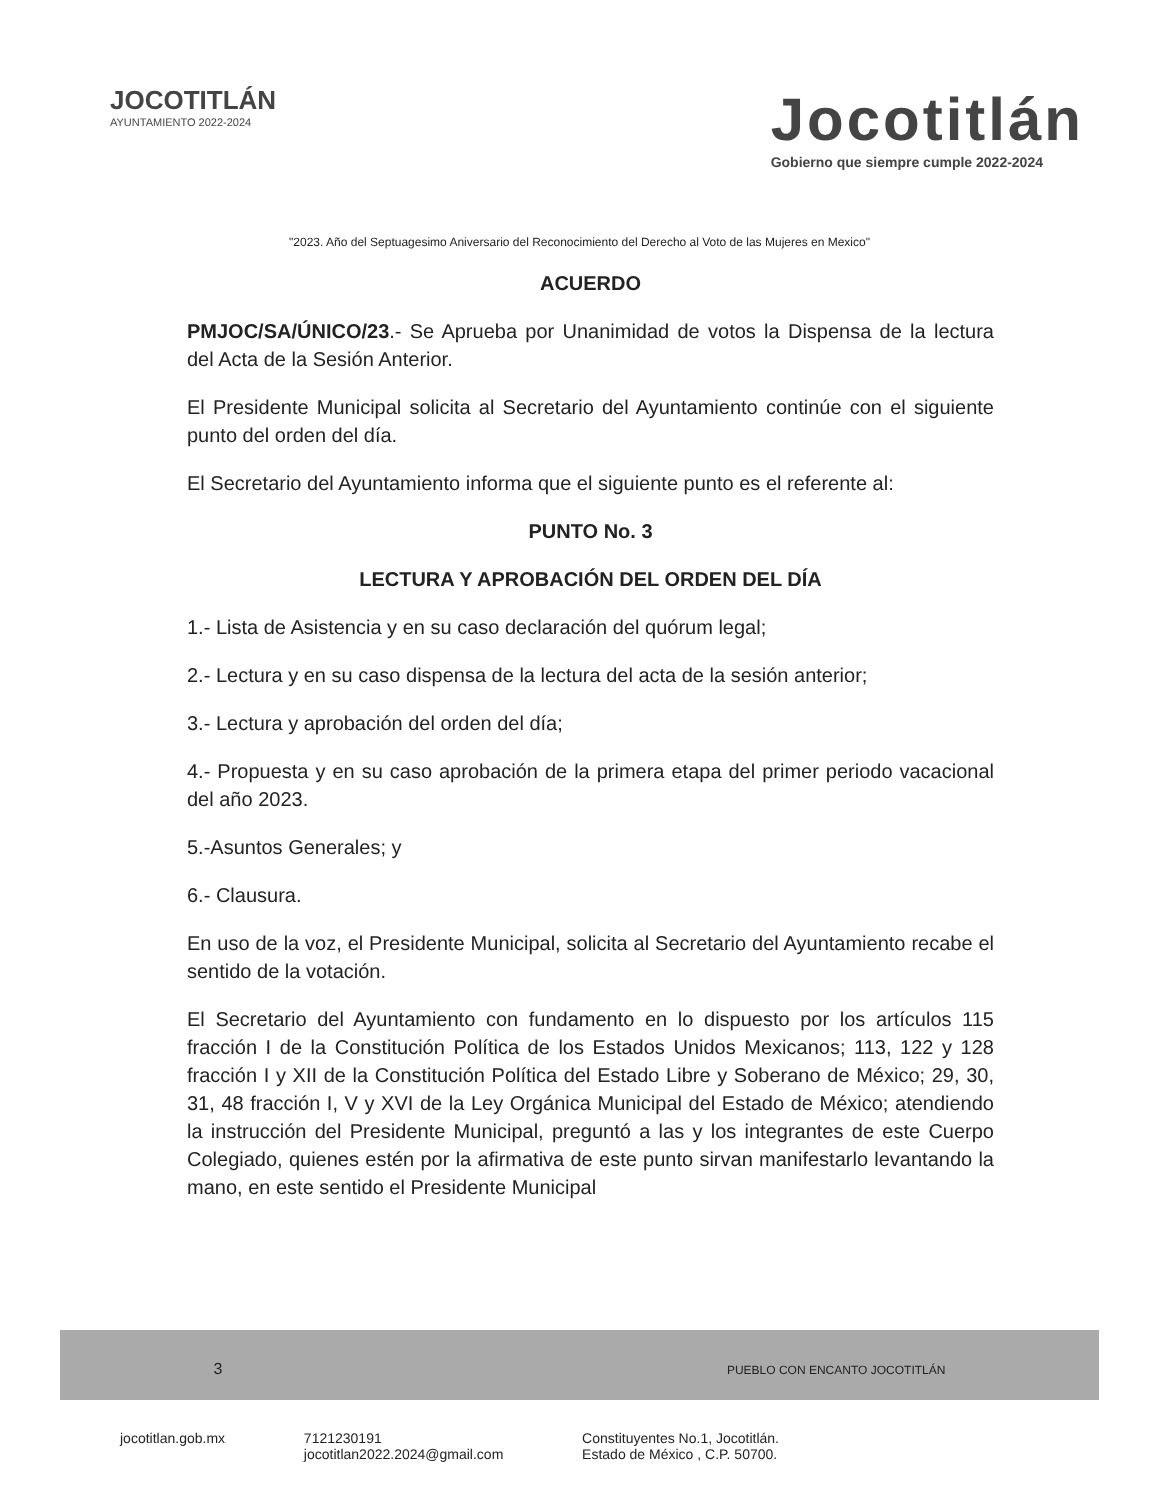JOCOTITLÁN
AYUNTAMIENTO 2022-2024
Jocotitlán
Gobierno que siempre cumple 2022-2024
"2023. Año del Septuagesimo Aniversario del Reconocimiento del Derecho al Voto de las Mujeres en Mexico"
ACUERDO
PMJOC/SA/ÚNICO/23.- Se Aprueba por Unanimidad de votos la Dispensa de la lectura del Acta de la Sesión Anterior.
El Presidente Municipal solicita al Secretario del Ayuntamiento continúe con el siguiente punto del orden del día.
El Secretario del Ayuntamiento informa que el siguiente punto es el referente al:
PUNTO No. 3
LECTURA Y APROBACIÓN DEL ORDEN DEL DÍA
1.- Lista de Asistencia y en su caso declaración del quórum legal;
2.- Lectura y en su caso dispensa de la lectura del acta de la sesión anterior;
3.- Lectura y aprobación del orden del día;
4.- Propuesta y en su caso aprobación de la primera etapa del primer periodo vacacional del año 2023.
5.-Asuntos Generales; y
6.- Clausura.
En uso de la voz, el Presidente Municipal, solicita al Secretario del Ayuntamiento recabe el sentido de la votación.
El Secretario del Ayuntamiento con fundamento en lo dispuesto por los artículos 115 fracción I de la Constitución Política de los Estados Unidos Mexicanos; 113, 122 y 128 fracción I y XII de la Constitución Política del Estado Libre y Soberano de México; 29, 30, 31, 48 fracción I, V y XVI de la Ley Orgánica Municipal del Estado de México; atendiendo la instrucción del Presidente Municipal, preguntó a las y los integrantes de este Cuerpo Colegiado, quienes estén por la afirmativa de este punto sirvan manifestarlo levantando la mano, en este sentido el Presidente Municipal
3 PUEBLO CON ENCANTO JOCOTITLÁN
jocotitlan.gob.mx 7121230191
jocotitlan2022.2024@gmail.com Constituyentes No.1, Jocotitlán.
Estado de México , C.P. 50700.